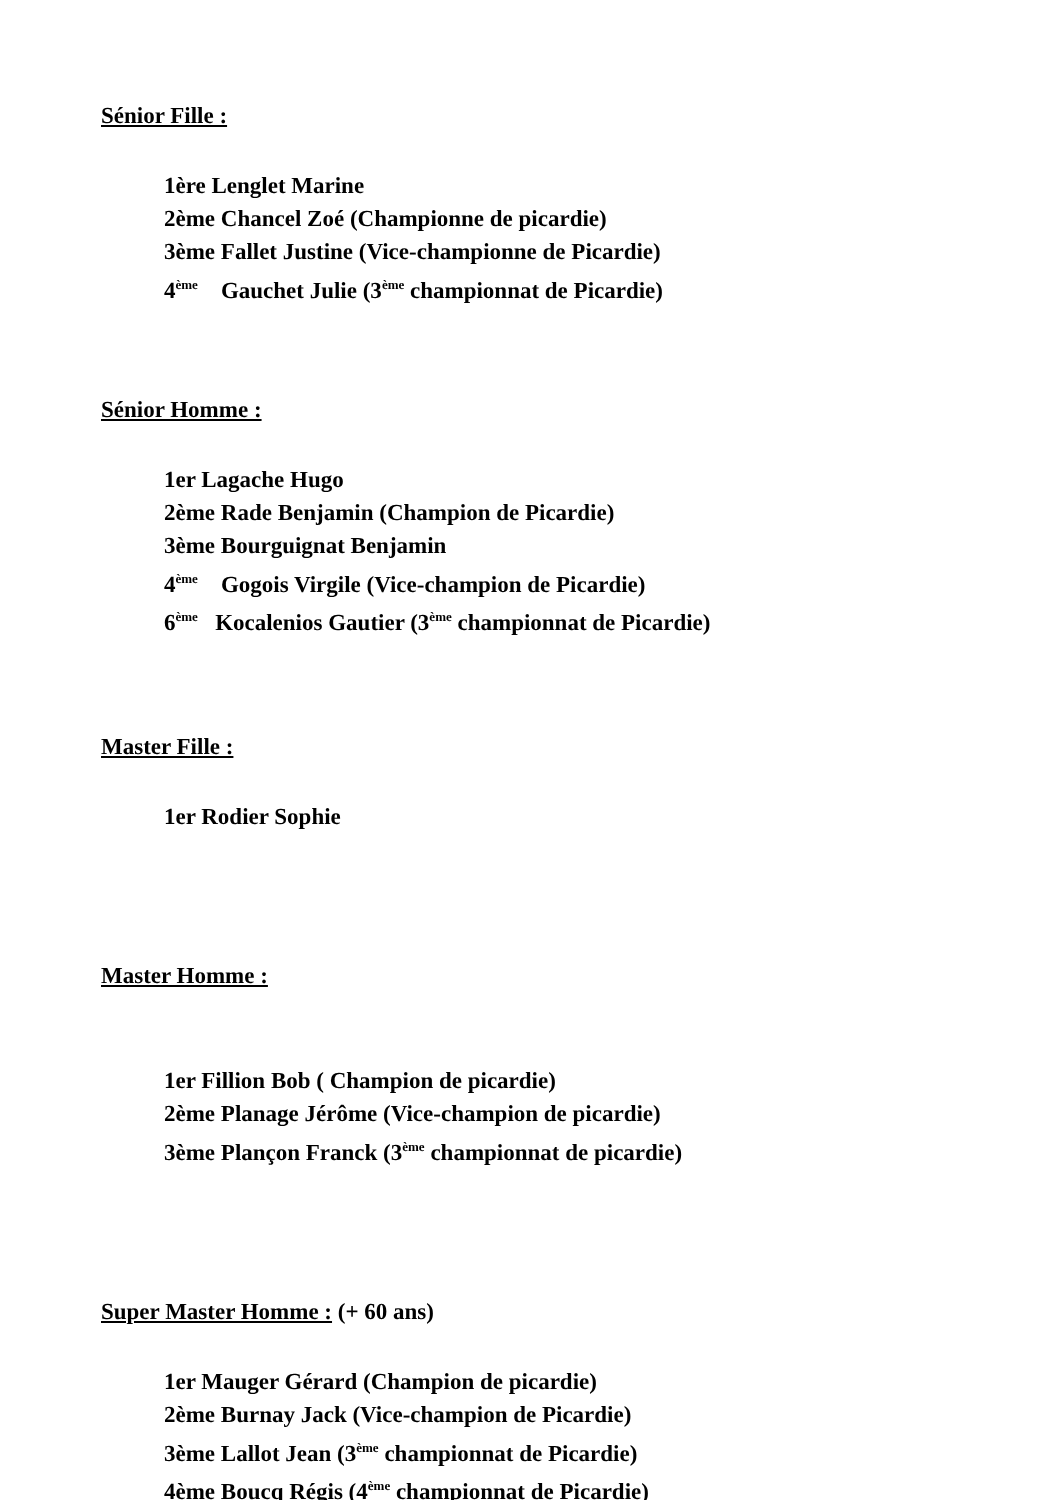Sénior Fille :
1ère Lenglet Marine
2ème Chancel Zoé (Championne de picardie)
3ème Fallet Justine (Vice-championne de Picardie)
4<sup>ème</sup> Gauchet Julie (3<sup>ème</sup> championnat de Picardie)
Sénior Homme :
1er Lagache Hugo
2ème Rade Benjamin (Champion de Picardie)
3ème Bourguignat Benjamin
4<sup>ème</sup> Gogois Virgile (Vice-champion de Picardie)
6<sup>ème</sup> Kocalenios Gautier (3<sup>ème</sup> championnat de Picardie)
Master Fille :
1er Rodier Sophie
Master Homme :
1er Fillion Bob ( Champion de picardie)
2ème Planage Jérôme (Vice-champion de picardie)
3ème Plançon Franck (3<sup>ème</sup> championnat de picardie)
Super Master Homme :
(+ 60 ans)
1er Mauger Gérard (Champion de picardie)
2ème Burnay Jack (Vice-champion de Picardie)
3ème Lallot Jean (3<sup>ème</sup> championnat de Picardie)
4ème Boucq Régis (4<sup>ème</sup> championnat de Picardie)